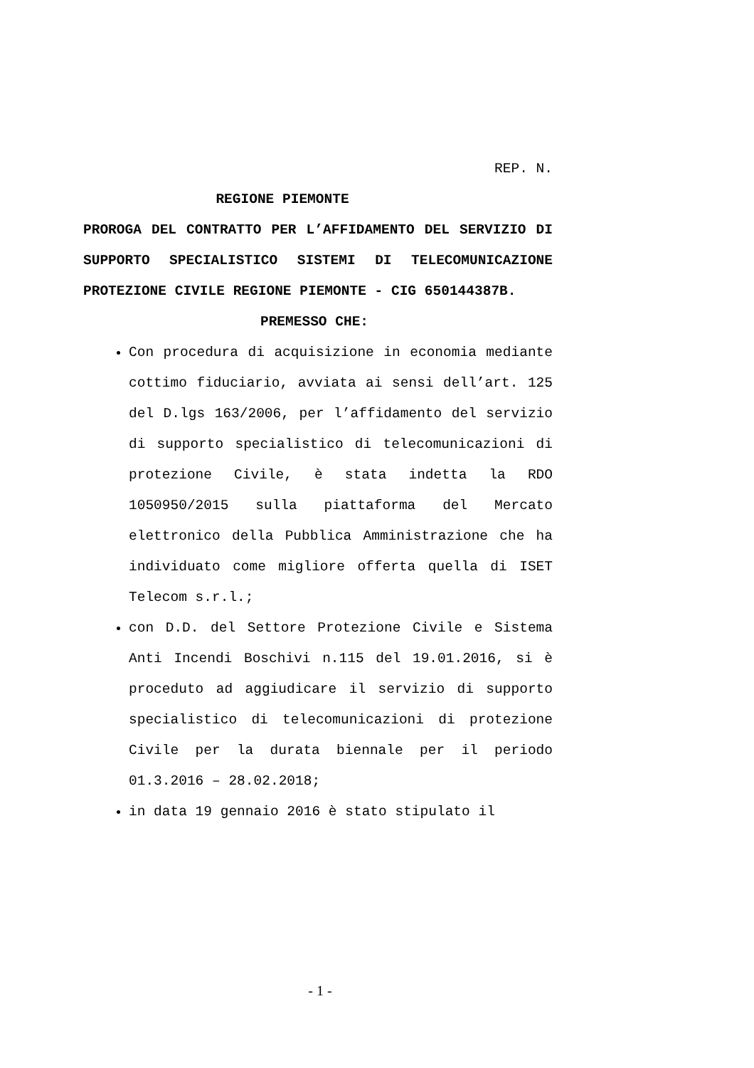REP. N.
REGIONE PIEMONTE
PROROGA DEL CONTRATTO PER L’AFFIDAMENTO DEL SERVIZIO DI SUPPORTO SPECIALISTICO SISTEMI DI TELECOMUNICAZIONE PROTEZIONE CIVILE REGIONE PIEMONTE - CIG 650144387B.
PREMESSO CHE:
Con procedura di acquisizione in economia mediante cottimo fiduciario, avviata ai sensi dell’art. 125 del D.lgs 163/2006, per l’affidamento del servizio di supporto specialistico di telecomunicazioni di protezione Civile, è stata indetta la RDO 1050950/2015 sulla piattaforma del Mercato elettronico della Pubblica Amministrazione che ha individuato come migliore offerta quella di ISET Telecom s.r.l.;
con D.D. del Settore Protezione Civile e Sistema Anti Incendi Boschivi n.115 del 19.01.2016, si è proceduto ad aggiudicare il servizio di supporto specialistico di telecomunicazioni di protezione Civile per la durata biennale per il periodo 01.3.2016 – 28.02.2018;
in data 19 gennaio 2016 è stato stipulato il
- 1 -